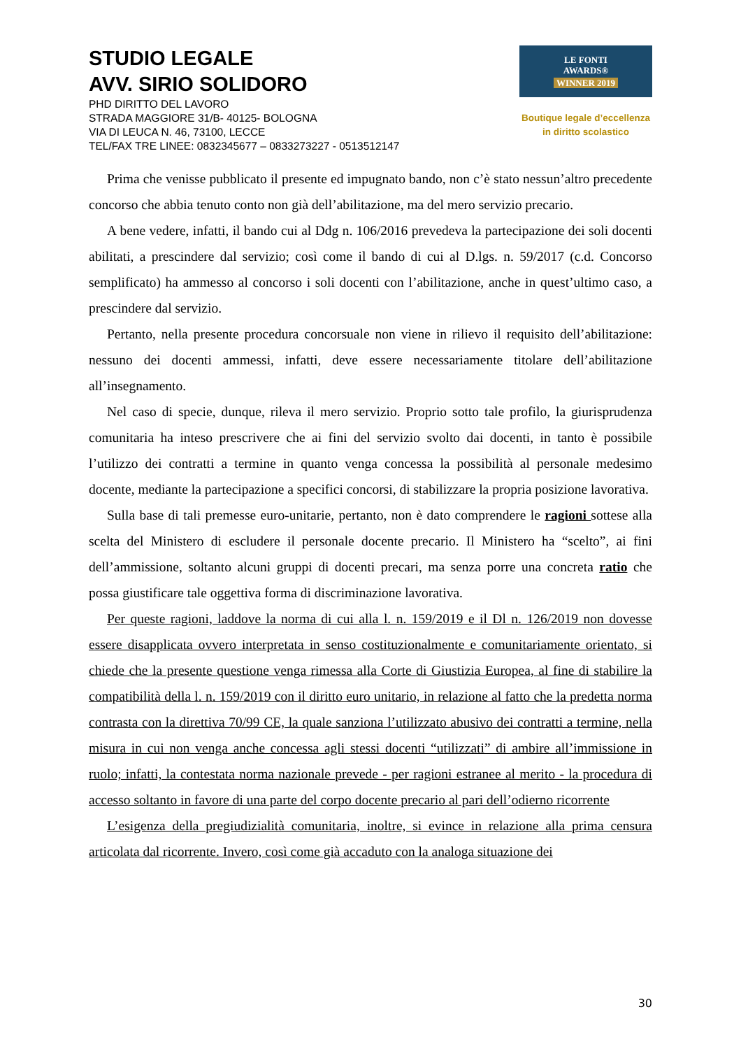STUDIO LEGALE
AVV. SIRIO SOLIDORO
PHD DIRITTO DEL LAVORO
STRADA MAGGIORE 31/B- 40125- BOLOGNA
VIA DI LEUCA N. 46, 73100, LECCE
TEL/FAX TRE LINEE: 0832345677 – 0833273227 - 0513512147
LE FONTI
AWARDS®
WINNER 2019
Boutique legale d’eccellenza
in diritto scolastico
Prima che venisse pubblicato il presente ed impugnato bando, non c’è stato nessun’altro precedente concorso che abbia tenuto conto non già dell’abilitazione, ma del mero servizio precario.
A bene vedere, infatti, il bando cui al Ddg n. 106/2016 prevedeva la partecipazione dei soli docenti abilitati, a prescindere dal servizio; così come il bando di cui al D.lgs. n. 59/2017 (c.d. Concorso semplificato) ha ammesso al concorso i soli docenti con l’abilitazione, anche in quest’ultimo caso, a prescindere dal servizio.
Pertanto, nella presente procedura concorsuale non viene in rilievo il requisito dell’abilitazione: nessuno dei docenti ammessi, infatti, deve essere necessariamente titolare dell’abilitazione all’insegnamento.
Nel caso di specie, dunque, rileva il mero servizio. Proprio sotto tale profilo, la giurisprudenza comunitaria ha inteso prescrivere che ai fini del servizio svolto dai docenti, in tanto è possibile l’utilizzo dei contratti a termine in quanto venga concessa la possibilità al personale medesimo docente, mediante la partecipazione a specifici concorsi, di stabilizzare la propria posizione lavorativa.
Sulla base di tali premesse euro-unitarie, pertanto, non è dato comprendere le ragioni sottese alla scelta del Ministero di escludere il personale docente precario. Il Ministero ha “scelto”, ai fini dell’ammissione, soltanto alcuni gruppi di docenti precari, ma senza porre una concreta ratio che possa giustificare tale oggettiva forma di discriminazione lavorativa.
Per queste ragioni, laddove la norma di cui alla l. n. 159/2019 e il Dl n. 126/2019 non dovesse essere disapplicata ovvero interpretata in senso costituzionalmente e comunitariamente orientato, si chiede che la presente questione venga rimessa alla Corte di Giustizia Europea, al fine di stabilire la compatibilità della l. n. 159/2019 con il diritto euro unitario, in relazione al fatto che la predetta norma contrasta con la direttiva 70/99 CE, la quale sanziona l’utilizzato abusivo dei contratti a termine, nella misura in cui non venga anche concessa agli stessi docenti “utilizzati” di ambire all’immissione in ruolo; infatti, la contestata norma nazionale prevede - per ragioni estranee al merito - la procedura di accesso soltanto in favore di una parte del corpo docente precario al pari dell’odierno ricorrente
L’esigenza della pregiudizialità comunitaria, inoltre, si evince in relazione alla prima censura articolata dal ricorrente. Invero, così come già accaduto con la analoga situazione dei
30